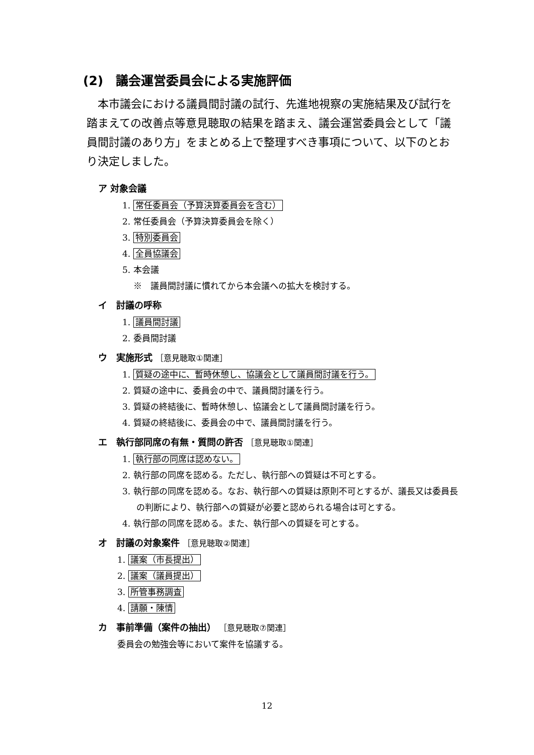(2)　議会運営委員会による実施評価
本市議会における議員間討議の試行、先進地視察の実施結果及び試行を踏まえての改善点等意見聴取の結果を踏まえ、議会運営委員会として「議員間討議のあり方」をまとめる上で整理すべき事項について、以下のとおり決定しました。
ア 対象会議
1. 常任委員会（予算決算委員会を含む）
2. 常任委員会（予算決算委員会を除く）
3. 特別委員会
4. 全員協議会
5. 本会議
※　議員間討議に慣れてから本会議への拡大を検討する。
イ　討議の呼称
1. 議員間討議
2. 委員間討議
ウ　実施形式 ［意見聴取①関連］
1. 質疑の途中に、暫時休憩し、協議会として議員間討議を行う。
2. 質疑の途中に、委員会の中で、議員間討議を行う。
3. 質疑の終結後に、暫時休憩し、協議会として議員間討議を行う。
4. 質疑の終結後に、委員会の中で、議員間討議を行う。
エ　執行部同席の有無・質問の許否 ［意見聴取①関連］
1. 執行部の同席は認めない。
2. 執行部の同席を認める。ただし、執行部への質疑は不可とする。
3. 執行部の同席を認める。なお、執行部への質疑は原則不可とするが、議長又は委員長の判断により、執行部への質疑が必要と認められる場合は可とする。
4. 執行部の同席を認める。また、執行部への質疑を可とする。
オ　討議の対象案件 ［意見聴取②関連］
1. 議案（市長提出）
2. 議案（議員提出）
3. 所管事務調査
4. 請願・陳情
カ　事前準備（案件の抽出） ［意見聴取⑦関連］
委員会の勉強会等において案件を協議する。
12